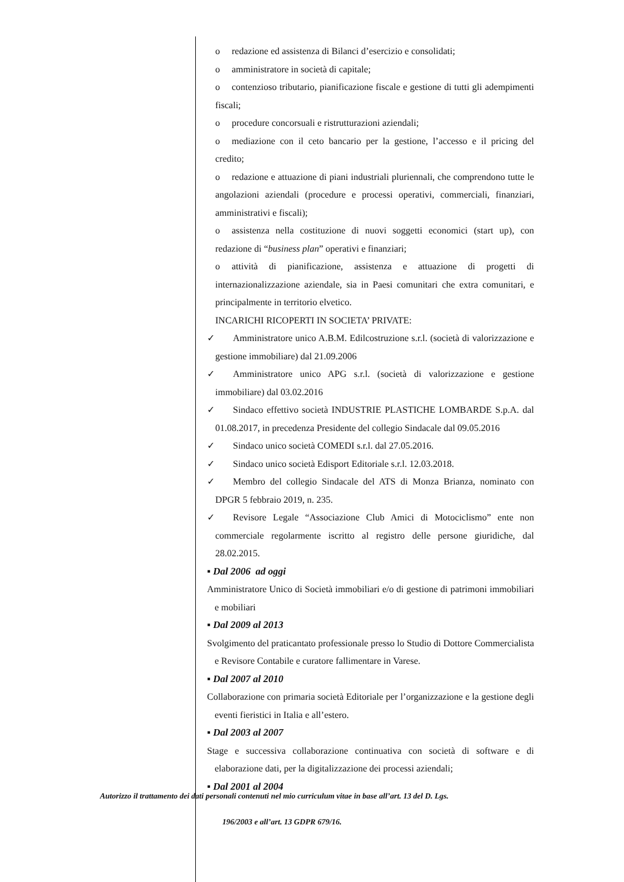o redazione ed assistenza di Bilanci d’esercizio e consolidati;
o amministratore in società di capitale;
o contenzioso tributario, pianificazione fiscale e gestione di tutti gli adempimenti fiscali;
o procedure concorsuali e ristrutturazioni aziendali;
o mediazione con il ceto bancario per la gestione, l’accesso e il pricing del credito;
o redazione e attuazione di piani industriali pluriennali, che comprendono tutte le angolazioni aziendali (procedure e processi operativi, commerciali, finanziari, amministrativi e fiscali);
o assistenza nella costituzione di nuovi soggetti economici (start up), con redazione di “business plan” operativi e finanziari;
o attività di pianificazione, assistenza e attuazione di progetti di internazionalizzazione aziendale, sia in Paesi comunitari che extra comunitari, e principalmente in territorio elvetico.
INCARICHI RICOPERTI IN SOCIETA’ PRIVATE:
✓ Amministratore unico A.B.M. Edilcostruzione s.r.l. (società di valorizzazione e gestione immobiliare) dal 21.09.2006
✓ Amministratore unico APG s.r.l. (società di valorizzazione e gestione immobiliare) dal 03.02.2016
✓ Sindaco effettivo società INDUSTRIE PLASTICHE LOMBARDE S.p.A. dal 01.08.2017, in precedenza Presidente del collegio Sindacale dal 09.05.2016
✓ Sindaco unico società COMEDI s.r.l. dal 27.05.2016.
✓ Sindaco unico società Edisport Editoriale s.r.l. 12.03.2018.
✓ Membro del collegio Sindacale del ATS di Monza Brianza, nominato con DPGR 5 febbraio 2019, n. 235.
✓ Revisore Legale “Associazione Club Amici di Motociclismo” ente non commerciale regolarmente iscritto al registro delle persone giuridiche, dal 28.02.2015.
▪ Dal 2006 ad oggi
Amministratore Unico di Società immobiliari e/o di gestione di patrimoni immobiliari e mobiliari
▪ Dal 2009 al 2013
Svolgimento del praticantato professionale presso lo Studio di Dottore Commercialista e Revisore Contabile e curatore fallimentare in Varese.
▪ Dal 2007 al 2010
Collaborazione con primaria società Editoriale per l’organizzazione e la gestione degli eventi fieristici in Italia e all’estero.
▪ Dal 2003 al 2007
Stage e successiva collaborazione continuativa con società di software e di elaborazione dati, per la digitalizzazione dei processi aziendali;
▪ Dal 2001 al 2004
Autorizzo il trattamento dei dati personali contenuti nel mio curriculum vitae in base all’art. 13 del D. Lgs.
196/2003 e all’art. 13 GDPR 679/16.